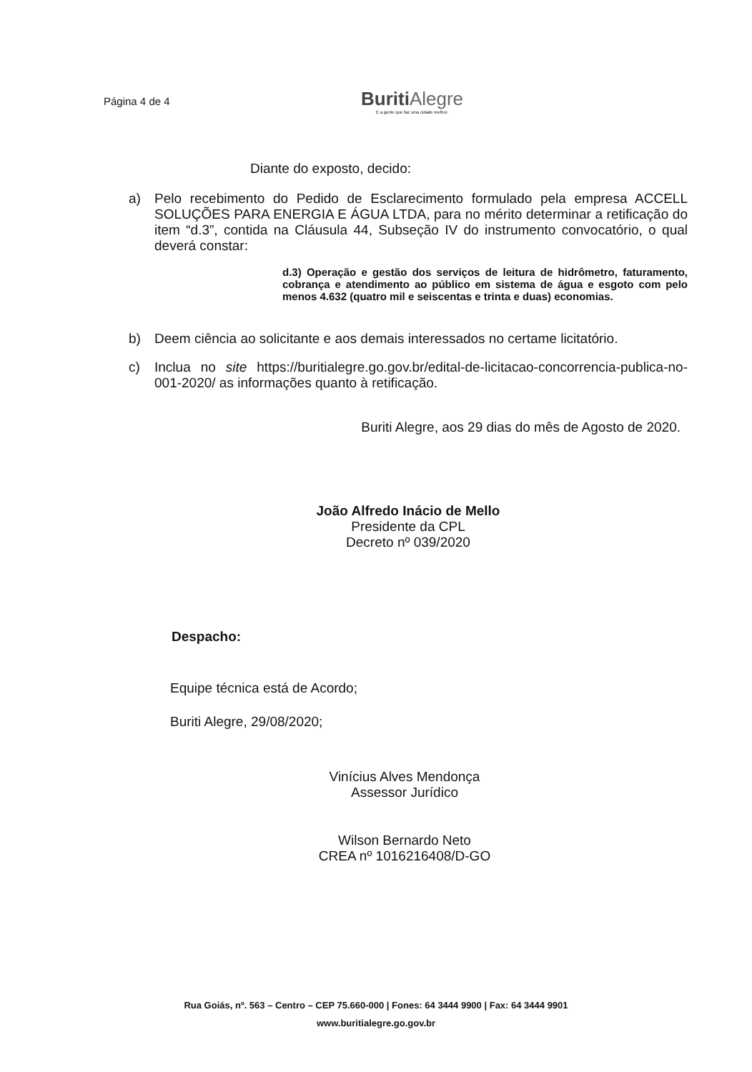Página 4 de 4
Buriti Alegre
É a gente que faz uma cidade melhor.
Diante do exposto, decido:
a) Pelo recebimento do Pedido de Esclarecimento formulado pela empresa ACCELL SOLUÇÕES PARA ENERGIA E ÁGUA LTDA, para no mérito determinar a retificação do item “d.3”, contida na Cláusula 44, Subseção IV do instrumento convocatório, o qual deverá constar:
d.3) Operação e gestão dos serviços de leitura de hidrômetro, faturamento, cobrança e atendimento ao público em sistema de água e esgoto com pelo menos 4.632 (quatro mil e seiscentas e trinta e duas) economias.
b) Deem ciência ao solicitante e aos demais interessados no certame licitatório.
c) Inclua no site https://buritialegre.go.gov.br/edital-de-licitacao-concorrencia-publica-no-001-2020/ as informações quanto à retificação.
Buriti Alegre, aos 29 dias do mês de Agosto de 2020.
João Alfredo Inácio de Mello
Presidente da CPL
Decreto nº 039/2020
Despacho:
Equipe técnica está de Acordo;
Buriti Alegre, 29/08/2020;
Vinícius Alves Mendonça
Assessor Jurídico
Wilson Bernardo Neto
CREA nº 1016216408/D-GO
Rua Goiás, nº. 563 – Centro – CEP 75.660-000 | Fones: 64 3444 9900 | Fax: 64 3444 9901
www.buritialegre.go.gov.br